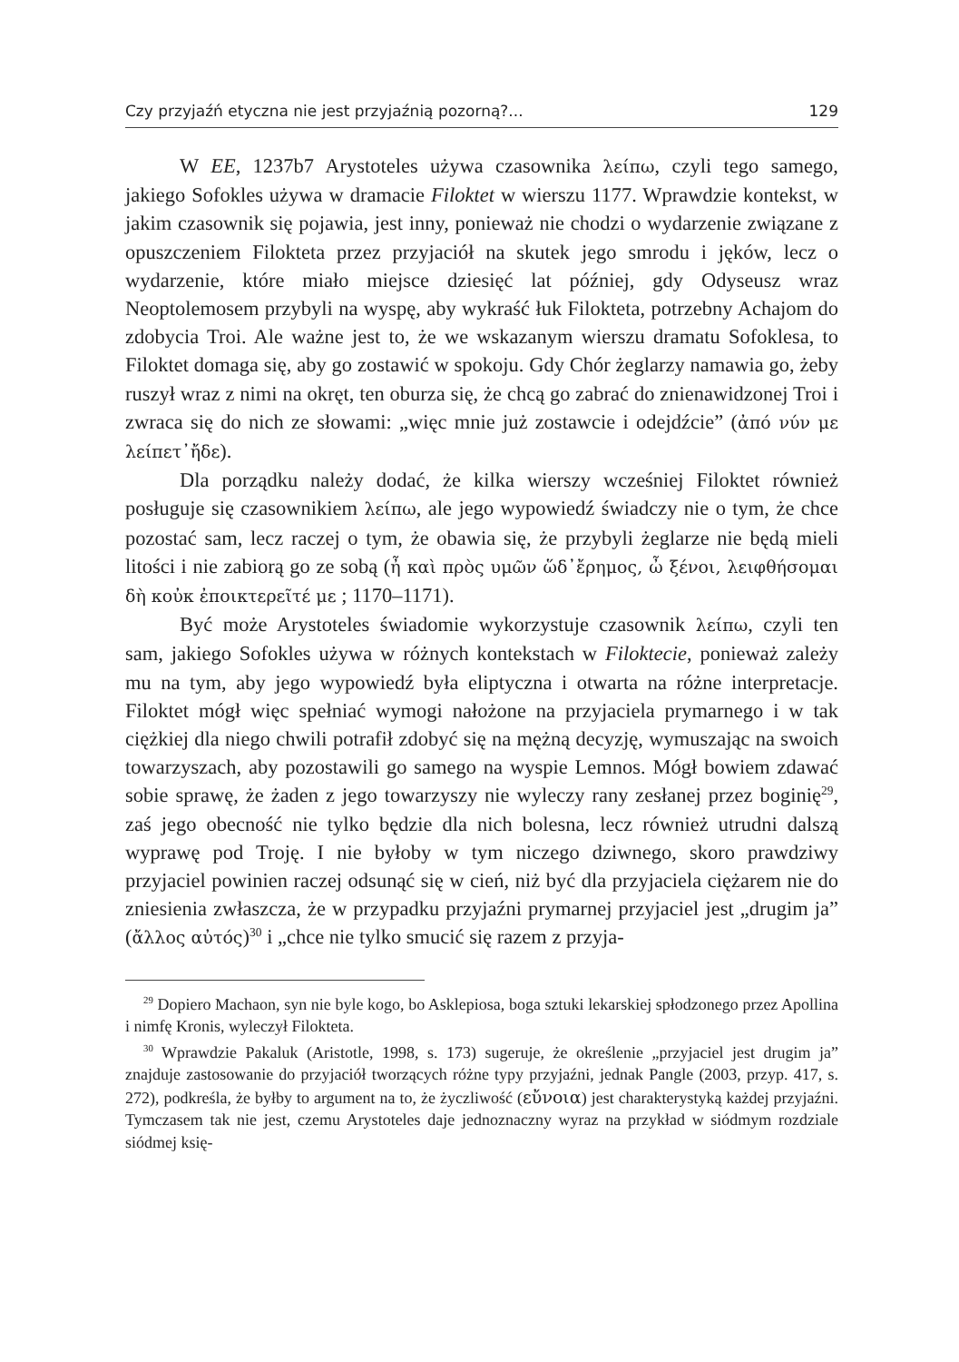Czy przyjaźń etyczna nie jest przyjaźnią pozorną?... 129
W EE, 1237b7 Arystoteles używa czasownika λείπω, czyli tego samego, jakiego Sofokles używa w dramacie Filoktet w wierszu 1177. Wprawdzie kontekst, w jakim czasownik się pojawia, jest inny, ponieważ nie chodzi o wydarzenie związane z opuszczeniem Filokteta przez przyjaciół na skutek jego smrodu i jęków, lecz o wydarzenie, które miało miejsce dziesięć lat później, gdy Odyseusz wraz Neoptolemosem przybyli na wyspę, aby wykraść łuk Filokteta, potrzebny Achajom do zdobycia Troi. Ale ważne jest to, że we wskazanym wierszu dramatu Sofoklesa, to Filoktet domaga się, aby go zostawić w spokoju. Gdy Chór żeglarzy namawia go, żeby ruszył wraz z nimi na okręt, ten oburza się, że chcą go zabrać do znienawidzonej Troi i zwraca się do nich ze słowami: „więc mnie już zostawcie i odejdźcie” (ἀπό νύν με λείπετ᾽ἤδε).
Dla porządku należy dodać, że kilka wierszy wcześniej Filoktet również posługuje się czasownikiem λείπω, ale jego wypowiedź świadczy nie o tym, że chce pozostać sam, lecz raczej o tym, że obawia się, że przybyli żeglarze nie będą mieli litości i nie zabiorą go ze sobą (ἦ καὶ πρὸς υμῶν ὥδ᾽ἔρημος, ὦ ξένοι, λειφθήσομαι δὴ κοὐκ ἐποικτερεῖτέ με ; 1170–1171).
Być może Arystoteles świadomie wykorzystuje czasownik λείπω, czyli ten sam, jakiego Sofokles używa w różnych kontekstach w Filoktecie, ponieważ zależy mu na tym, aby jego wypowiedź była eliptyczna i otwarta na różne interpretacje. Filoktet mógł więc spełniać wymogi nałożone na przyjaciela prymarnego i w tak ciężkiej dla niego chwili potrafił zdobyć się na mężną decyzję, wymuszając na swoich towarzyszach, aby pozostawili go samego na wyspie Lemnos. Mógł bowiem zdawać sobie sprawę, że żaden z jego towarzyszy nie wyleczy rany zesłanej przez boginię<sup>29</sup>, zaś jego obecność nie tylko będzie dla nich bolesna, lecz również utrudni dalszą wyprawę pod Troję. I nie byłoby w tym niczego dziwnego, skoro prawdziwy przyjaciel powinien raczej odsunąć się w cień, niż być dla przyjaciela ciężarem nie do zniesienia zwłaszcza, że w przypadku przyjaźni prymarnej przyjaciel jest „drugim ja” (ἄλλος αὐτός)<sup>30</sup> i „chce nie tylko smucić się razem z przyja-
<sup>29</sup> Dopiero Machaon, syn nie byle kogo, bo Asklepiosa, boga sztuki lekarskiej spłodzonego przez Apollina i nimfę Kronis, wyleczył Filokteta.
<sup>30</sup> Wprawdzie Pakaluk (Aristotle, 1998, s. 173) sugeruje, że określenie „przyjaciel jest drugim ja” znajduje zastosowanie do przyjaciół tworzących różne typy przyjaźni, jednak Pangle (2003, przyp. 417, s. 272), podkreśla, że byłby to argument na to, że życzliwość (εὔνοια) jest charakterystyką każdej przyjaźni. Tymczasem tak nie jest, czemu Arystoteles daje jednoznaczny wyraz na przykład w siódmym rozdziale siódmej księ-